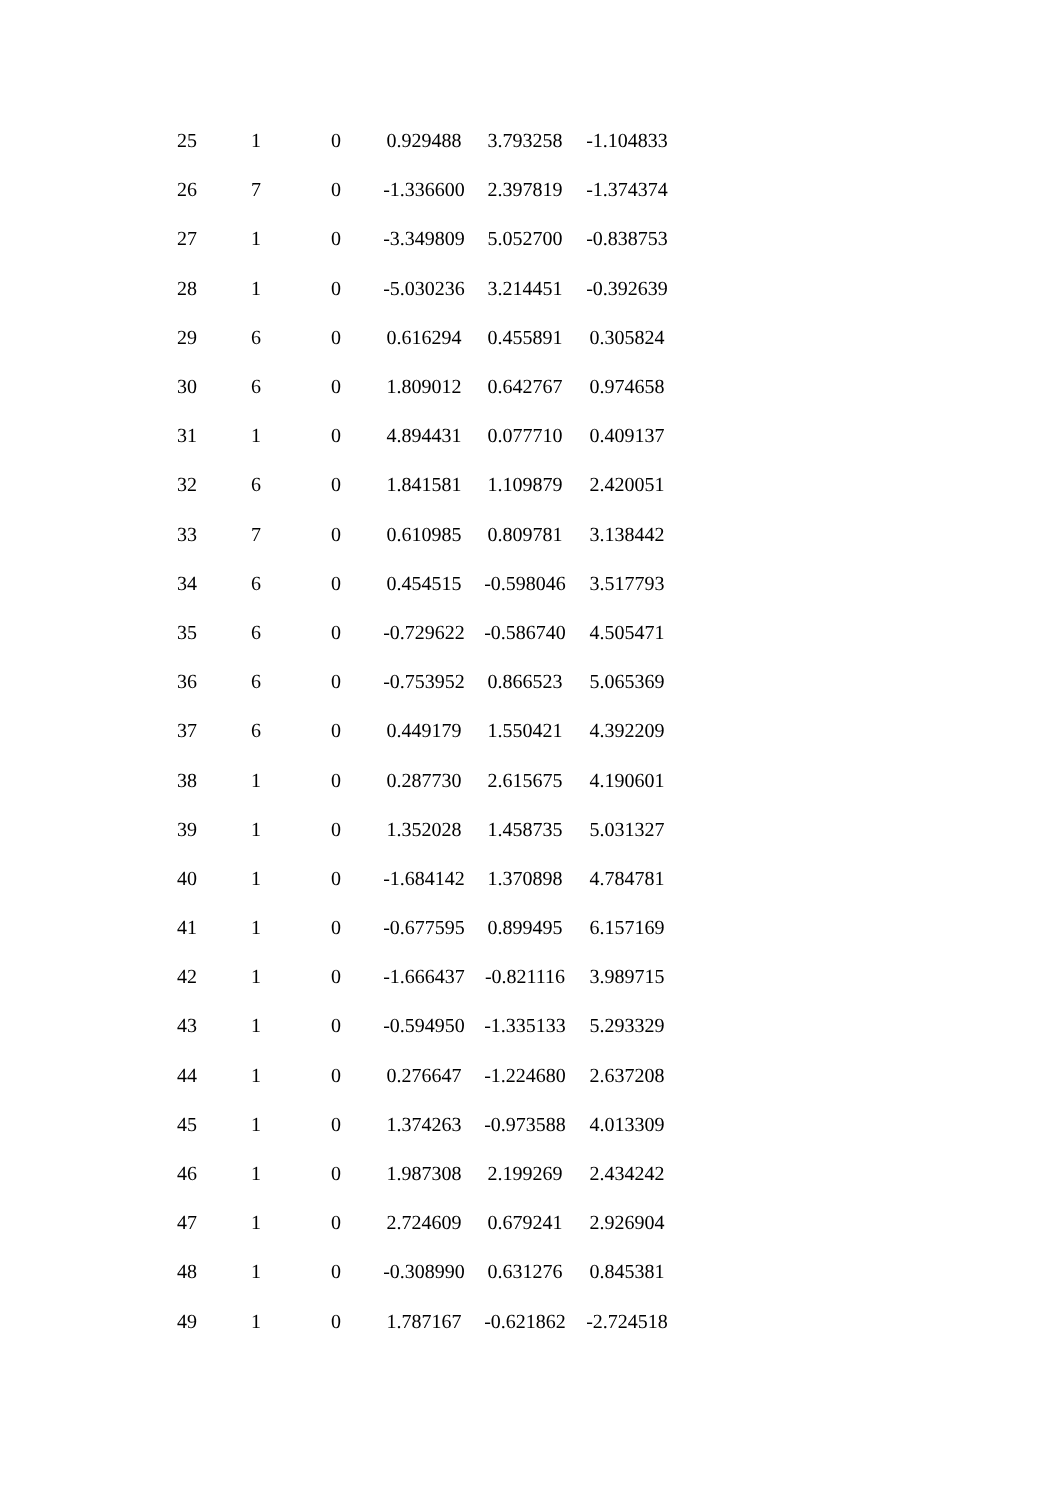| 25 | 1 | 0 | 0.929488 | 3.793258 | -1.104833 |
| 26 | 7 | 0 | -1.336600 | 2.397819 | -1.374374 |
| 27 | 1 | 0 | -3.349809 | 5.052700 | -0.838753 |
| 28 | 1 | 0 | -5.030236 | 3.214451 | -0.392639 |
| 29 | 6 | 0 | 0.616294 | 0.455891 | 0.305824 |
| 30 | 6 | 0 | 1.809012 | 0.642767 | 0.974658 |
| 31 | 1 | 0 | 4.894431 | 0.077710 | 0.409137 |
| 32 | 6 | 0 | 1.841581 | 1.109879 | 2.420051 |
| 33 | 7 | 0 | 0.610985 | 0.809781 | 3.138442 |
| 34 | 6 | 0 | 0.454515 | -0.598046 | 3.517793 |
| 35 | 6 | 0 | -0.729622 | -0.586740 | 4.505471 |
| 36 | 6 | 0 | -0.753952 | 0.866523 | 5.065369 |
| 37 | 6 | 0 | 0.449179 | 1.550421 | 4.392209 |
| 38 | 1 | 0 | 0.287730 | 2.615675 | 4.190601 |
| 39 | 1 | 0 | 1.352028 | 1.458735 | 5.031327 |
| 40 | 1 | 0 | -1.684142 | 1.370898 | 4.784781 |
| 41 | 1 | 0 | -0.677595 | 0.899495 | 6.157169 |
| 42 | 1 | 0 | -1.666437 | -0.821116 | 3.989715 |
| 43 | 1 | 0 | -0.594950 | -1.335133 | 5.293329 |
| 44 | 1 | 0 | 0.276647 | -1.224680 | 2.637208 |
| 45 | 1 | 0 | 1.374263 | -0.973588 | 4.013309 |
| 46 | 1 | 0 | 1.987308 | 2.199269 | 2.434242 |
| 47 | 1 | 0 | 2.724609 | 0.679241 | 2.926904 |
| 48 | 1 | 0 | -0.308990 | 0.631276 | 0.845381 |
| 49 | 1 | 0 | 1.787167 | -0.621862 | -2.724518 |